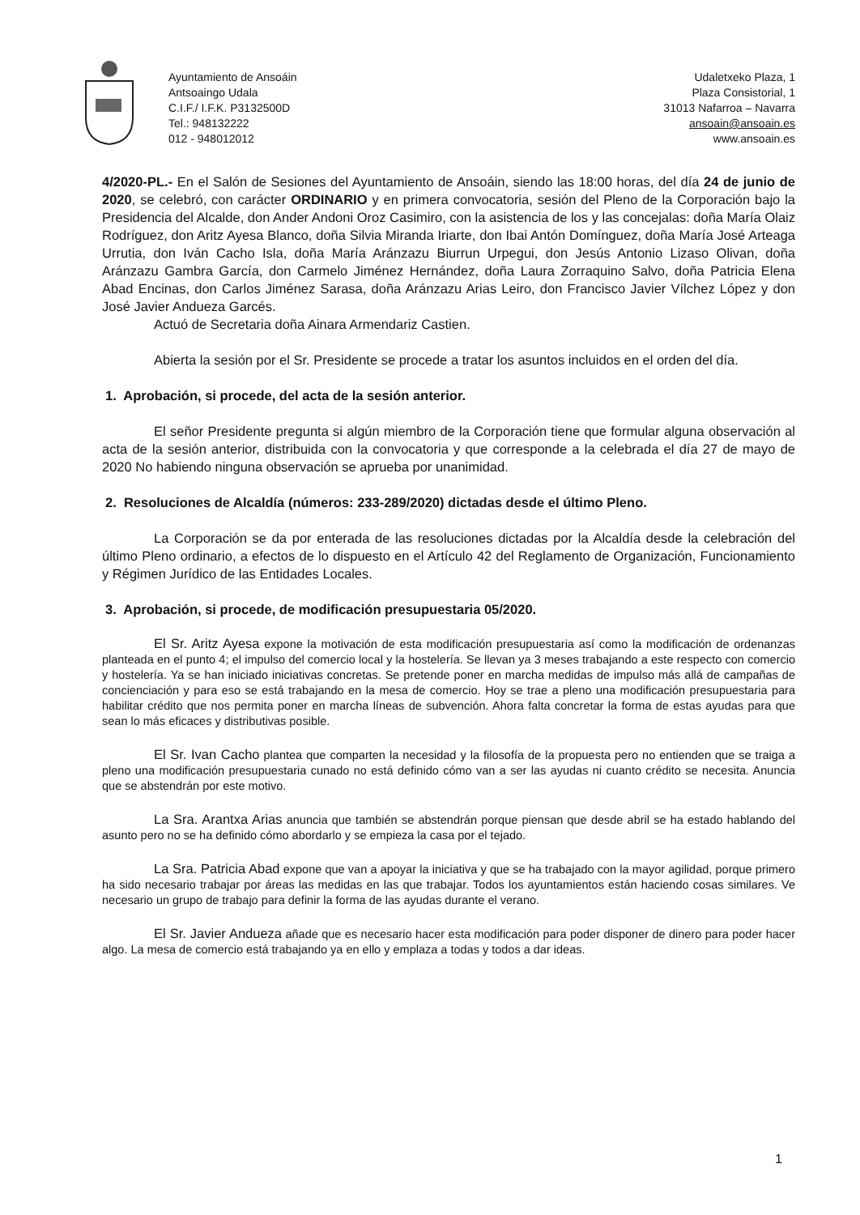Ayuntamiento de Ansoáin
Antsoaingo Udala
C.I.F./ I.F.K. P3132500D
Tel.: 948132222
012 - 948012012
Udaletxeko Plaza, 1
Plaza Consistorial, 1
31013 Nafarroa – Navarra
ansoain@ansoain.es
www.ansoain.es
4/2020-PL.- En el Salón de Sesiones del Ayuntamiento de Ansoáin, siendo las 18:00 horas, del día 24 de junio de 2020, se celebró, con carácter ORDINARIO y en primera convocatoria, sesión del Pleno de la Corporación bajo la Presidencia del Alcalde, don Ander Andoni Oroz Casimiro, con la asistencia de los y las concejalas: doña María Olaiz Rodríguez, don Aritz Ayesa Blanco, doña Silvia Miranda Iriarte, don Ibai Antón Domínguez, doña María José Arteaga Urrutia, don Iván Cacho Isla, doña María Aránzazu Biurrun Urpegui, don Jesús Antonio Lizaso Olivan, doña Aránzazu Gambra García, don Carmelo Jiménez Hernández, doña Laura Zorraquino Salvo, doña Patricia Elena Abad Encinas, don Carlos Jiménez Sarasa, doña Aránzazu Arias Leiro, don Francisco Javier Vílchez López y don José Javier Andueza Garcés.
Actuó de Secretaria doña Ainara Armendariz Castien.
Abierta la sesión por el Sr. Presidente se procede a tratar los asuntos incluidos en el orden del día.
1. Aprobación, si procede, del acta de la sesión anterior.
El señor Presidente pregunta si algún miembro de la Corporación tiene que formular alguna observación al acta de la sesión anterior, distribuida con la convocatoria y que corresponde a la celebrada el día 27 de mayo de 2020 No habiendo ninguna observación se aprueba por unanimidad.
2. Resoluciones de Alcaldía (números: 233-289/2020) dictadas desde el último Pleno.
La Corporación se da por enterada de las resoluciones dictadas por la Alcaldía desde la celebración del último Pleno ordinario, a efectos de lo dispuesto en el Artículo 42 del Reglamento de Organización, Funcionamiento y Régimen Jurídico de las Entidades Locales.
3. Aprobación, si procede, de modificación presupuestaria 05/2020.
El Sr. Aritz Ayesa expone la motivación de esta modificación presupuestaria así como la modificación de ordenanzas planteada en el punto 4; el impulso del comercio local y la hostelería. Se llevan ya 3 meses trabajando a este respecto con comercio y hostelería. Ya se han iniciado iniciativas concretas. Se pretende poner en marcha medidas de impulso más allá de campañas de concienciación y para eso se está trabajando en la mesa de comercio. Hoy se trae a pleno una modificación presupuestaria para habilitar crédito que nos permita poner en marcha líneas de subvención. Ahora falta concretar la forma de estas ayudas para que sean lo más eficaces y distributivas posible.
El Sr. Ivan Cacho plantea que comparten la necesidad y la filosofía de la propuesta pero no entienden que se traiga a pleno una modificación presupuestaria cunado no está definido cómo van a ser las ayudas ni cuanto crédito se necesita. Anuncia que se abstendrán por este motivo.
La Sra. Arantxa Arias anuncia que también se abstendrán porque piensan que desde abril se ha estado hablando del asunto pero no se ha definido cómo abordarlo y se empieza la casa por el tejado.
La Sra. Patricia Abad expone que van a apoyar la iniciativa y que se ha trabajado con la mayor agilidad, porque primero ha sido necesario trabajar por áreas las medidas en las que trabajar. Todos los ayuntamientos están haciendo cosas similares. Ve necesario un grupo de trabajo para definir la forma de las ayudas durante el verano.
El Sr. Javier Andueza añade que es necesario hacer esta modificación para poder disponer de dinero para poder hacer algo. La mesa de comercio está trabajando ya en ello y emplaza a todas y todos a dar ideas.
1